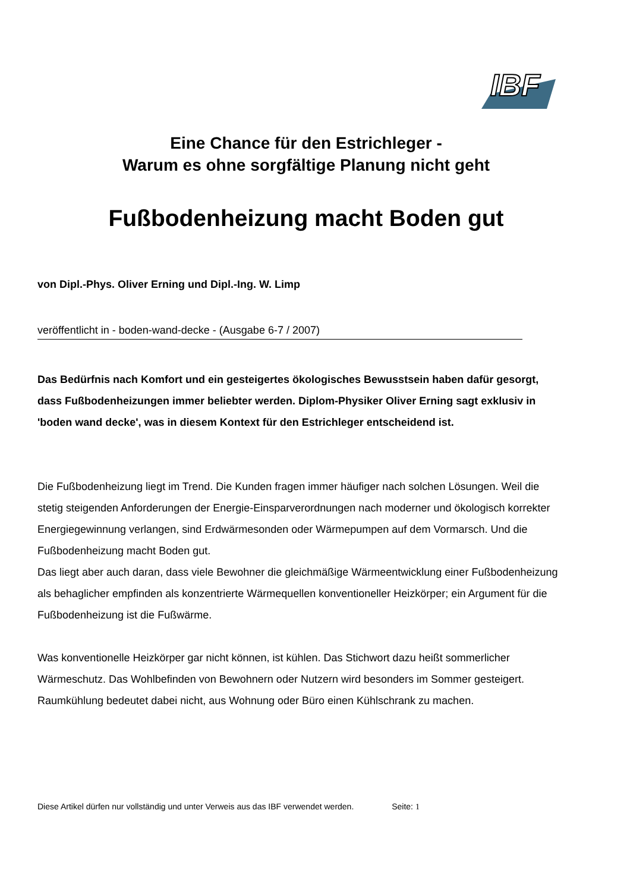IBF
Eine Chance für den Estrichleger -
Warum es ohne sorgfältige Planung nicht geht
Fußbodenheizung macht Boden gut
von Dipl.-Phys. Oliver Erning und Dipl.-Ing. W. Limp
veröffentlicht in - boden-wand-decke - (Ausgabe 6-7 / 2007)
Das Bedürfnis nach Komfort und ein gesteigertes ökologisches Bewusstsein haben dafür gesorgt, dass Fußbodenheizungen immer beliebter werden. Diplom-Physiker Oliver Erning sagt exklusiv in 'boden wand decke', was in diesem Kontext für den Estrichleger entscheidend ist.
Die Fußbodenheizung liegt im Trend. Die Kunden fragen immer häufiger nach solchen Lösungen. Weil die stetig steigenden Anforderungen der Energie-Einsparverordnungen nach moderner und ökologisch korrekter Energiegewinnung verlangen, sind Erdwärmesonden oder Wärmepumpen auf dem Vormarsch. Und die Fußbodenheizung macht Boden gut.
Das liegt aber auch daran, dass viele Bewohner die gleichmäßige Wärmeentwicklung einer Fußbodenheizung als behaglicher empfinden als konzentrierte Wärmequellen konventioneller Heizkörper; ein Argument für die Fußbodenheizung ist die Fußwärme.
Was konventionelle Heizkörper gar nicht können, ist kühlen. Das Stichwort dazu heißt sommerlicher Wärmeschutz. Das Wohlbefinden von Bewohnern oder Nutzern wird besonders im Sommer gesteigert. Raumkühlung bedeutet dabei nicht, aus Wohnung oder Büro einen Kühlschrank zu machen.
Diese Artikel dürfen nur vollständig und unter Verweis aus das IBF verwendet werden. Seite: 1